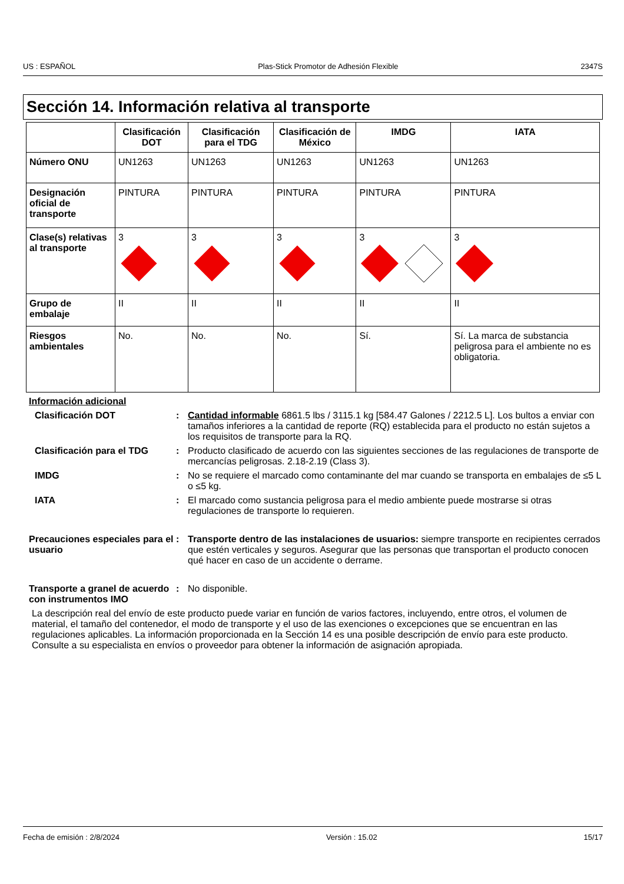US : ESPAÑOL Plas-Stick Promotor de Adhesión Flexible 2347S
Sección 14. Información relativa al transporte
| | Clasificación DOT | Clasificación para el TDG | Clasificación de México | IMDG | IATA |
| --- | --- | --- | --- | --- | --- |
| Número ONU | UN1263 | UN1263 | UN1263 | UN1263 | UN1263 |
| Designación oficial de transporte | PINTURA | PINTURA | PINTURA | PINTURA | PINTURA |
| Clase(s) relativas al transporte | 3 | 3 | 3 | 3 | 3 |
| Grupo de embalaje | II | II | II | II | II |
| Riesgos ambientales | No. | No. | No. | Sí. | Sí. La marca de substancia peligrosa para el ambiente no es obligatoria. |
Información adicional
Clasificación DOT : Cantidad informable 6861.5 lbs / 3115.1 kg [584.47 Galones / 2212.5 L]. Los bultos a enviar con tamaños inferiores a la cantidad de reporte (RQ) establecida para el producto no están sujetos a los requisitos de transporte para la RQ.
Clasificación para el TDG : Producto clasificado de acuerdo con las siguientes secciones de las regulaciones de transporte de mercancías peligrosas. 2.18-2.19 (Class 3).
IMDG : No se requiere el marcado como contaminante del mar cuando se transporta en embalajes de ≤5 L o ≤5 kg.
IATA : El marcado como sustancia peligrosa para el medio ambiente puede mostrarse si otras regulaciones de transporte lo requieren.
Precauciones especiales para el usuario
: Transporte dentro de las instalaciones de usuarios: siempre transporte en recipientes cerrados que estén verticales y seguros. Asegurar que las personas que transportan el producto conocen qué hacer en caso de un accidente o derrame.
Transporte a granel de acuerdo con instrumentos IMO
: No disponible.
La descripción real del envío de este producto puede variar en función de varios factores, incluyendo, entre otros, el volumen de material, el tamaño del contenedor, el modo de transporte y el uso de las exenciones o excepciones que se encuentran en las regulaciones aplicables. La información proporcionada en la Sección 14 es una posible descripción de envío para este producto. Consulte a su especialista en envíos o proveedor para obtener la información de asignación apropiada.
Fecha de emisión : 2/8/2024 Versión : 15.02 15/17